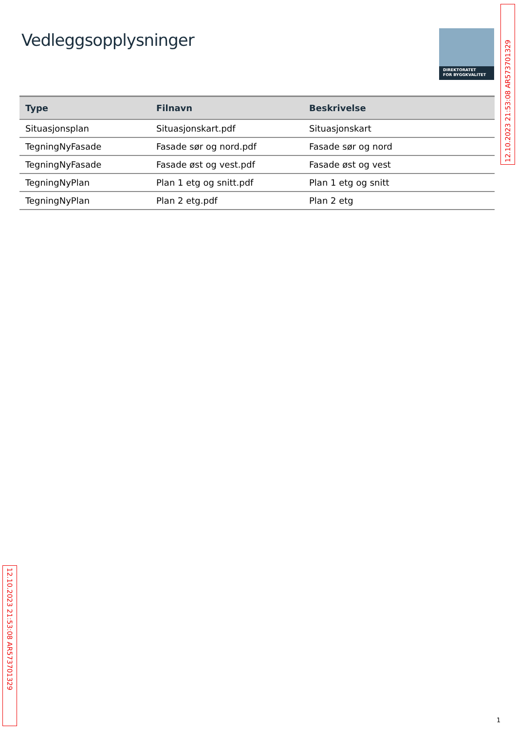Vedleggsopplysninger
DIREKTORATET
FOR BYGGKVALITET
| Type | Filnavn | Beskrivelse |
| --- | --- | --- |
| Situasjonsplan | Situasjonskart.pdf | Situasjonskart |
| TegningNyFasade | Fasade sør og nord.pdf | Fasade sør og nord |
| TegningNyFasade | Fasade øst og vest.pdf | Fasade øst og vest |
| TegningNyPlan | Plan 1 etg og snitt.pdf | Plan 1 etg og snitt |
| TegningNyPlan | Plan 2 etg.pdf | Plan 2 etg |
12.10.2023 21:53:08 AR573701329
12.10.2023 21:53:08 AR573701329
1